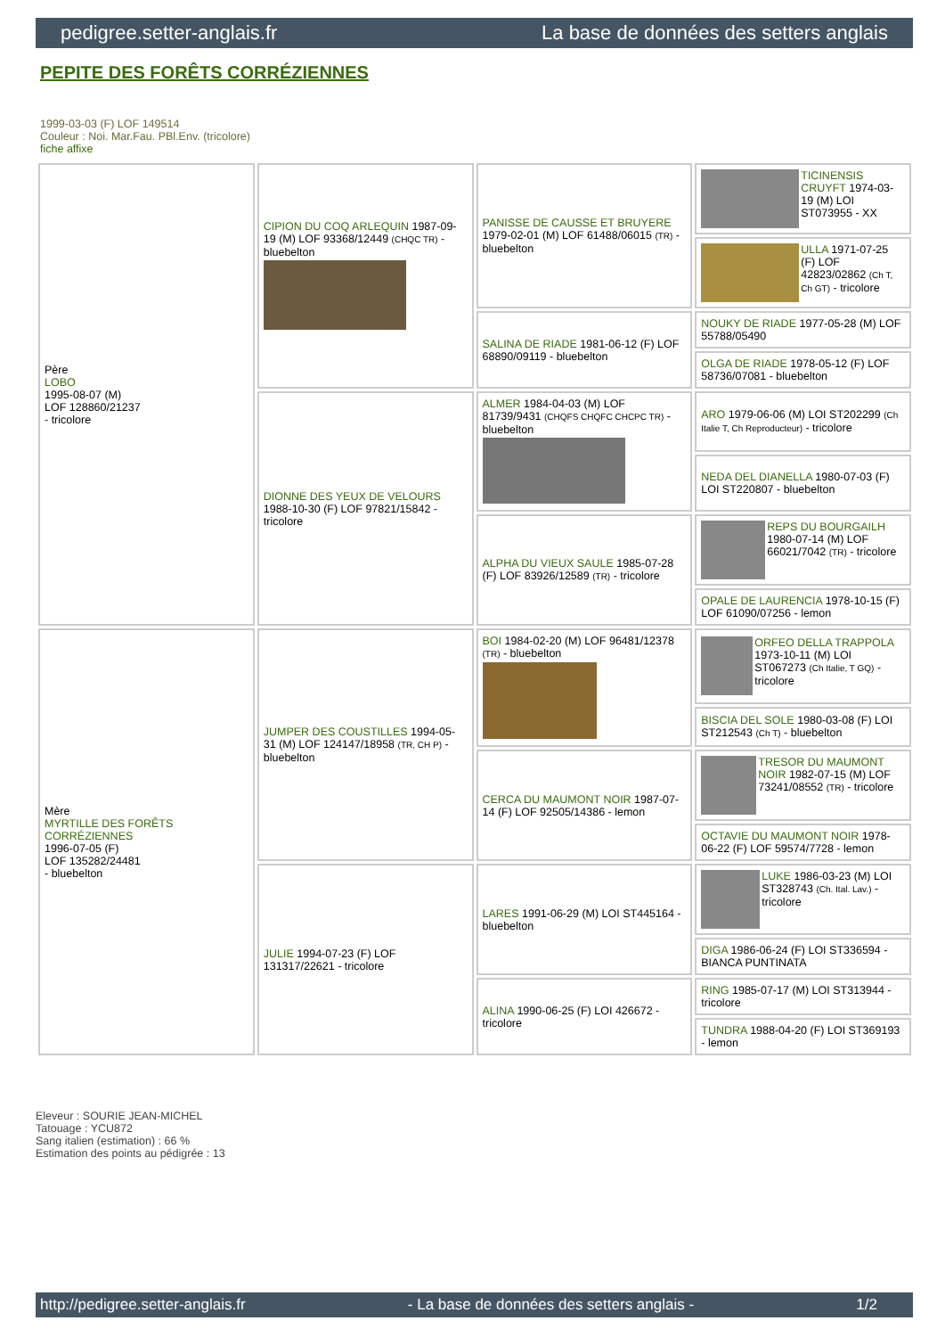pedigree.setter-anglais.fr La base de données des setters anglais
PEPITE DES FORÊTS CORRÉZIENNES
1999-03-03 (F) LOF 149514
Couleur : Noi. Mar.Fau. PBl.Env. (tricolore)
fiche affixe
| Père LOBO 1995-08-07 (M) LOF 128860/21237 - tricolore | CIPION DU COQ ARLEQUIN 1987-09-19 (M) LOF 93368/12449 (CHQC TR) - bluebelton | PANISSE DE CAUSSE ET BRUYERE 1979-02-01 (M) LOF 61488/06015 (TR) - bluebelton | TICINENSIS CRUYFT 1974-03-19 (M) LOI ST073955 - XX |
| | | | ULLA 1971-07-25 (F) LOF 42823/02862 (Ch T, Ch GT) - tricolore |
| | | SALINA DE RIADE 1981-06-12 (F) LOF 68890/09119 - bluebelton | NOUKY DE RIADE 1977-05-28 (M) LOF 55788/05490 |
| | | | OLGA DE RIADE 1978-05-12 (F) LOF 58736/07081 - bluebelton |
| | DIONNE DES YEUX DE VELOURS 1988-10-30 (F) LOF 97821/15842 - tricolore | ALMER 1984-04-03 (M) LOF 81739/9431 (CHQFS CHQFC CHCPC TR) - bluebelton | ARO 1979-06-06 (M) LOI ST202299 (Ch Italie T, Ch Reproducteur) - tricolore |
| | | | NEDA DEL DIANELLA 1980-07-03 (F) LOI ST220807 - bluebelton |
| | | ALPHA DU VIEUX SAULE 1985-07-28 (F) LOF 83926/12589 (TR) - tricolore | REPS DU BOURGAILH 1980-07-14 (M) LOF 66021/7042 (TR) - tricolore |
| | | | OPALE DE LAURENCIA 1978-10-15 (F) LOF 61090/07256 - lemon |
| Mère MYRTILLE DES FORÊTS CORRÉZIENNES 1996-07-05 (F) LOF 135282/24481 - bluebelton | JUMPER DES COUSTILLES 1994-05-31 (M) LOF 124147/18958 (TR, CH P) - bluebelton | BOI 1984-02-20 (M) LOF 96481/12378 (TR) - bluebelton | ORFEO DELLA TRAPPOLA 1973-10-11 (M) LOI ST067273 (Ch Italie, T GQ) - tricolore |
| | | | BISCIA DEL SOLE 1980-03-08 (F) LOI ST212543 (Ch T) - bluebelton |
| | | CERCA DU MAUMONT NOIR 1987-07-14 (F) LOF 92505/14386 - lemon | TRESOR DU MAUMONT NOIR 1982-07-15 (M) LOF 73241/08552 (TR) - tricolore |
| | | | OCTAVIE DU MAUMONT NOIR 1978-06-22 (F) LOF 59574/7728 - lemon |
| | JULIE 1994-07-23 (F) LOF 131317/22621 - tricolore | LARES 1991-06-29 (M) LOI ST445164 - bluebelton | LUKE 1986-03-23 (M) LOI ST328743 (Ch. Ital. Lav.) - tricolore |
| | | | DIGA 1986-06-24 (F) LOI ST336594 - BIANCA PUNTINATA |
| | | ALINA 1990-06-25 (F) LOI 426672 - tricolore | RING 1985-07-17 (M) LOI ST313944 - tricolore |
| | | | TUNDRA 1988-04-20 (F) LOI ST369193 - lemon |
Eleveur : SOURIE JEAN-MICHEL
Tatouage : YCU872
Sang italien (estimation) : 66 %
Estimation des points au pédigrée : 13
http://pedigree.setter-anglais.fr - La base de données des setters anglais - 1/2